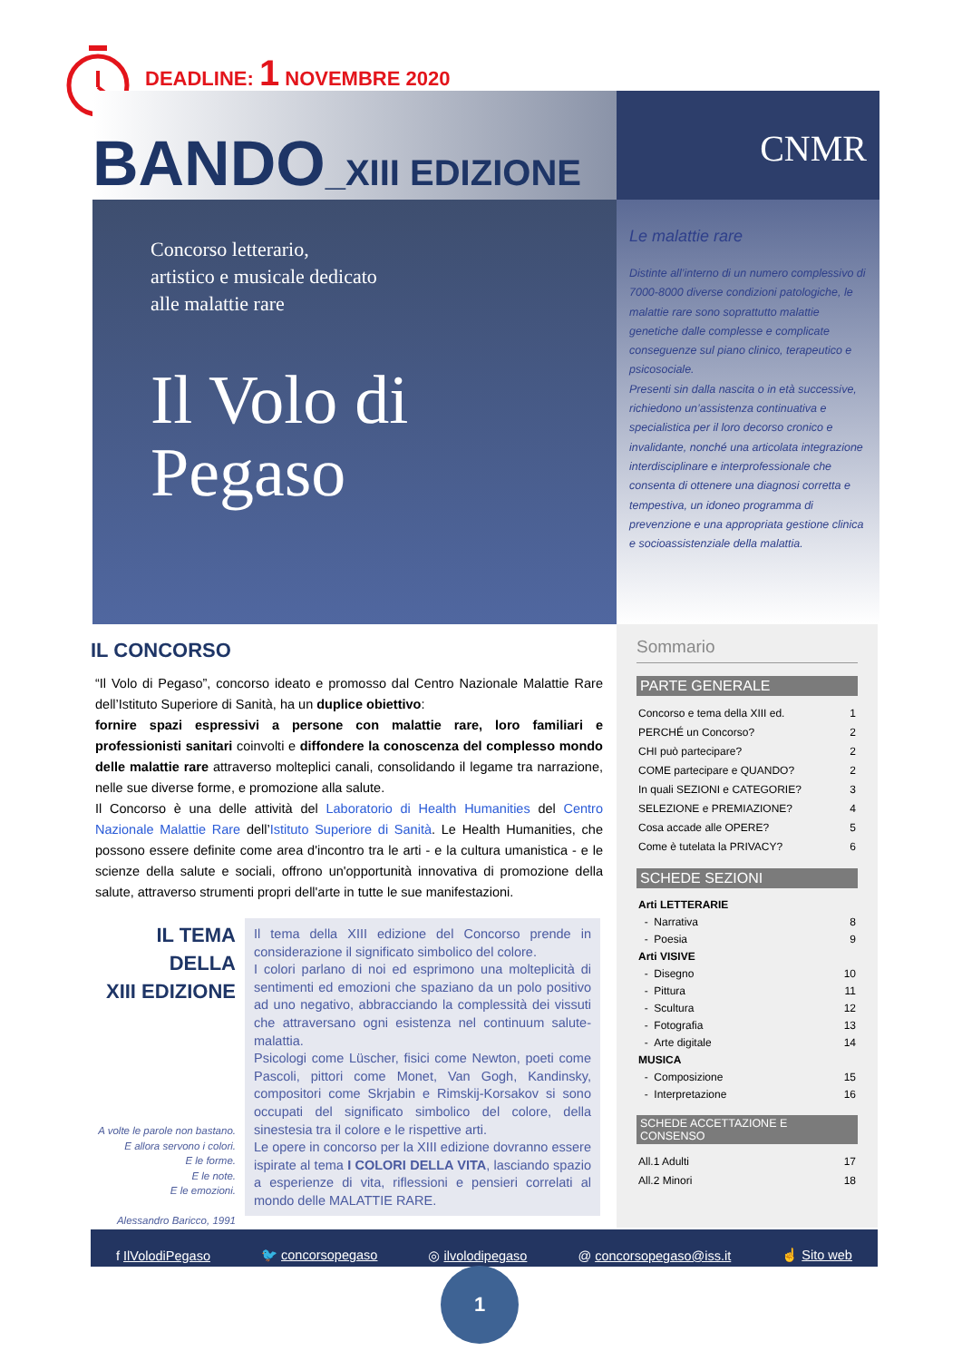DEADLINE: 1 NOVEMBRE 2020
CNMR
BANDO_XIII EDIZIONE
Concorso letterario,
artistico e musicale dedicato
alle malattie rare
Il Volo di
Pegaso
Le malattie rare
Distinte all’interno di un numero complessivo di 7000-8000 diverse condizioni patologiche, le malattie rare sono soprattutto malattie genetiche dalle complesse e complicate conseguenze sul piano clinico, terapeutico e psicosociale.
Presenti sin dalla nascita o in età successive, richiedono un’assistenza continuativa e specialistica per il loro decorso cronico e invalidante, nonché una articolata integrazione interdisciplinare e interprofessionale che consenta di ottenere una diagnosi corretta e tempestiva, un idoneo programma di prevenzione e una appropriata gestione clinica e socioassistenziale della malattia.
IL CONCORSO
“Il Volo di Pegaso”, concorso ideato e promosso dal Centro Nazionale Malattie Rare dell’Istituto Superiore di Sanità, ha un duplice obiettivo:
fornire spazi espressivi a persone con malattie rare, loro familiari e professionisti sanitari coinvolti e diffondere la conoscenza del complesso mondo delle malattie rare attraverso molteplici canali, consolidando il legame tra narrazione, nelle sue diverse forme, e promozione alla salute.
Il Concorso è una delle attività del Laboratorio di Health Humanities del Centro Nazionale Malattie Rare dell’Istituto Superiore di Sanità. Le Health Humanities, che possono essere definite come area d'incontro tra le arti - e la cultura umanistica - e le scienze della salute e sociali, offrono un'opportunità innovativa di promozione della salute, attraverso strumenti propri dell'arte in tutte le sue manifestazioni.
IL TEMA
DELLA
XIII EDIZIONE
A volte le parole non bastano.
E allora servono i colori.
E le forme.
E le note.
E le emozioni.
Alessandro Baricco, 1991
Il tema della XIII edizione del Concorso prende in considerazione il significato simbolico del colore.
I colori parlano di noi ed esprimono una molteplicità di sentimenti ed emozioni che spaziano da un polo positivo ad uno negativo, abbracciando la complessità dei vissuti che attraversano ogni esistenza nel continuum salute-malattia.
Psicologi come Lüscher, fisici come Newton, poeti come Pascoli, pittori come Monet, Van Gogh, Kandinsky, compositori come Skrjabin e Rimskij-Korsakov si sono occupati del significato simbolico del colore, della sinestesia tra il colore e le rispettive arti.
Le opere in concorso per la XIII edizione dovranno essere ispirate al tema I COLORI DELLA VITA, lasciando spazio a esperienze di vita, riflessioni e pensieri correlati al mondo delle MALATTIE RARE.
Sommario
PARTE GENERALE
| Concorso e tema della XIII ed. | 1 |
| PERCHÉ un Concorso? | 2 |
| CHI può partecipare? | 2 |
| COME partecipare e QUANDO? | 2 |
| In quali SEZIONI e CATEGORIE? | 3 |
| SELEZIONE e PREMIAZIONE? | 4 |
| Cosa accade alle OPERE? | 5 |
| Come è tutelata la PRIVACY? | 6 |
SCHEDE SEZIONI
| Arti LETTERARIE | |
| - Narrativa | 8 |
| - Poesia | 9 |
| Arti VISIVE | |
| - Disegno | 10 |
| - Pittura | 11 |
| - Scultura | 12 |
| - Fotografia | 13 |
| - Arte digitale | 14 |
| MUSICA | |
| - Composizione | 15 |
| - Interpretazione | 16 |
SCHEDE ACCETTAZIONE E CONSENSO
| All.1 Adulti | 17 |
| All.2 Minori | 18 |
f IlVolodiPegaso
🐦 concorsopegaso
◎ ilvolodipegaso
@ concorsopegaso@iss.it
☝ Sito web
1